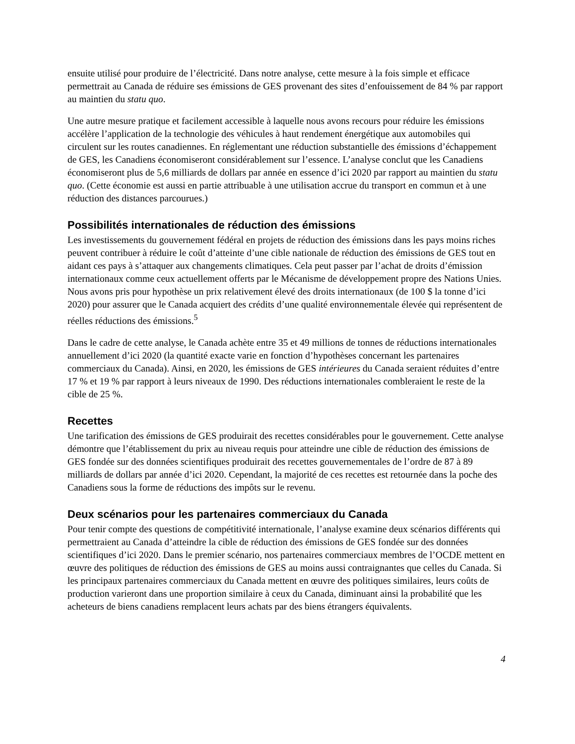ensuite utilisé pour produire de l’électricité. Dans notre analyse, cette mesure à la fois simple et efficace permettrait au Canada de réduire ses émissions de GES provenant des sites d’enfouissement de 84 % par rapport au maintien du statu quo.
Une autre mesure pratique et facilement accessible à laquelle nous avons recours pour réduire les émissions accélère l’application de la technologie des véhicules à haut rendement énergétique aux automobiles qui circulent sur les routes canadiennes. En réglementant une réduction substantielle des émissions d’échappement de GES, les Canadiens économiseront considérablement sur l’essence. L’analyse conclut que les Canadiens économiseront plus de 5,6 milliards de dollars par année en essence d’ici 2020 par rapport au maintien du statu quo. (Cette économie est aussi en partie attribuable à une utilisation accrue du transport en commun et à une réduction des distances parcourues.)
Possibilités internationales de réduction des émissions
Les investissements du gouvernement fédéral en projets de réduction des émissions dans les pays moins riches peuvent contribuer à réduire le coût d’atteinte d’une cible nationale de réduction des émissions de GES tout en aidant ces pays à s’attaquer aux changements climatiques. Cela peut passer par l’achat de droits d’émission internationaux comme ceux actuellement offerts par le Mécanisme de développement propre des Nations Unies. Nous avons pris pour hypothèse un prix relativement élevé des droits internationaux (de 100 $ la tonne d’ici 2020) pour assurer que le Canada acquiert des crédits d’une qualité environnementale élevée qui représentent de réelles réductions des émissions.<sup>5</sup>
Dans le cadre de cette analyse, le Canada achète entre 35 et 49 millions de tonnes de réductions internationales annuellement d’ici 2020 (la quantité exacte varie en fonction d’hypothèses concernant les partenaires commerciaux du Canada). Ainsi, en 2020, les émissions de GES intérieures du Canada seraient réduites d’entre 17 % et 19 % par rapport à leurs niveaux de 1990. Des réductions internationales combleraient le reste de la cible de 25 %.
Recettes
Une tarification des émissions de GES produirait des recettes considérables pour le gouvernement. Cette analyse démontre que l’établissement du prix au niveau requis pour atteindre une cible de réduction des émissions de GES fondée sur des données scientifiques produirait des recettes gouvernementales de l’ordre de 87 à 89 milliards de dollars par année d’ici 2020. Cependant, la majorité de ces recettes est retournée dans la poche des Canadiens sous la forme de réductions des impôts sur le revenu.
Deux scénarios pour les partenaires commerciaux du Canada
Pour tenir compte des questions de compétitivité internationale, l’analyse examine deux scénarios différents qui permettraient au Canada d’atteindre la cible de réduction des émissions de GES fondée sur des données scientifiques d’ici 2020. Dans le premier scénario, nos partenaires commerciaux membres de l’OCDE mettent en œuvre des politiques de réduction des émissions de GES au moins aussi contraignantes que celles du Canada. Si les principaux partenaires commerciaux du Canada mettent en œuvre des politiques similaires, leurs coûts de production varieront dans une proportion similaire à ceux du Canada, diminuant ainsi la probabilité que les acheteurs de biens canadiens remplacent leurs achats par des biens étrangers équivalents.
4